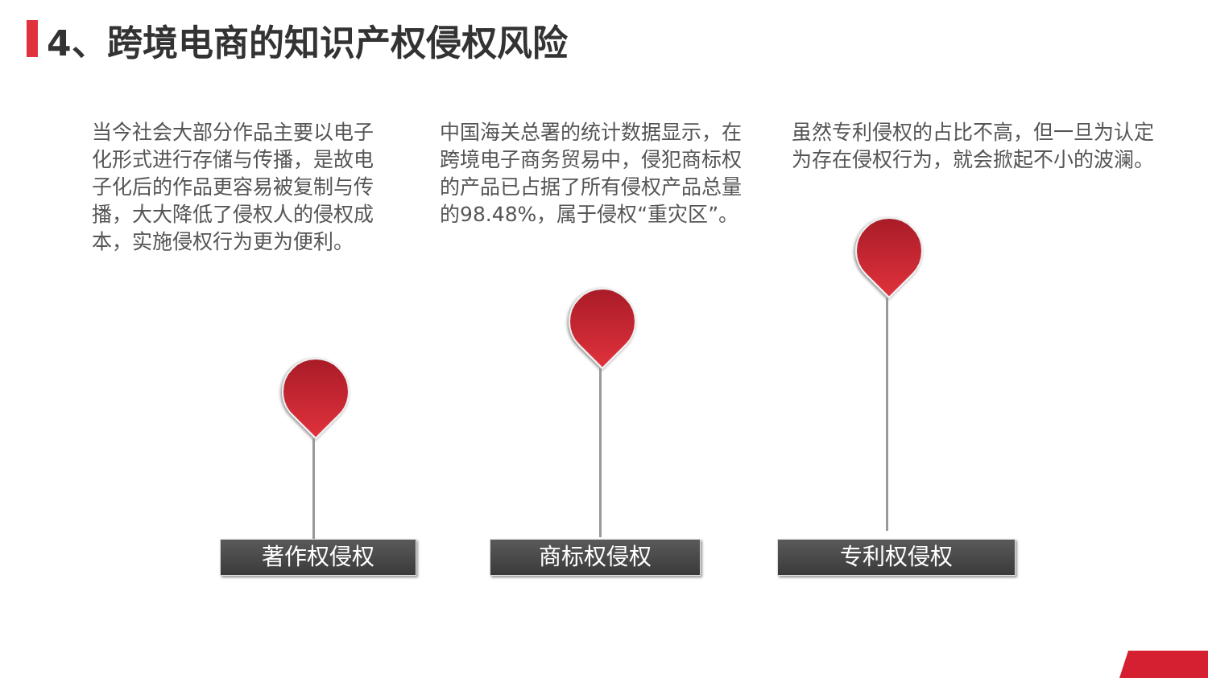4、跨境电商的知识产权侵权风险
当今社会大部分作品主要以电子化形式进行存储与传播，是故电子化后的作品更容易被复制与传播，大大降低了侵权人的侵权成本，实施侵权行为更为便利。
中国海关总署的统计数据显示，在跨境电子商务贸易中，侵犯商标权的产品已占据了所有侵权产品总量的98.48%，属于侵权“重灾区”。
虽然专利侵权的占比不高，但一旦为认定为存在侵权行为，就会掀起不小的波澜。
著作权侵权 商标权侵权 专利权侵权